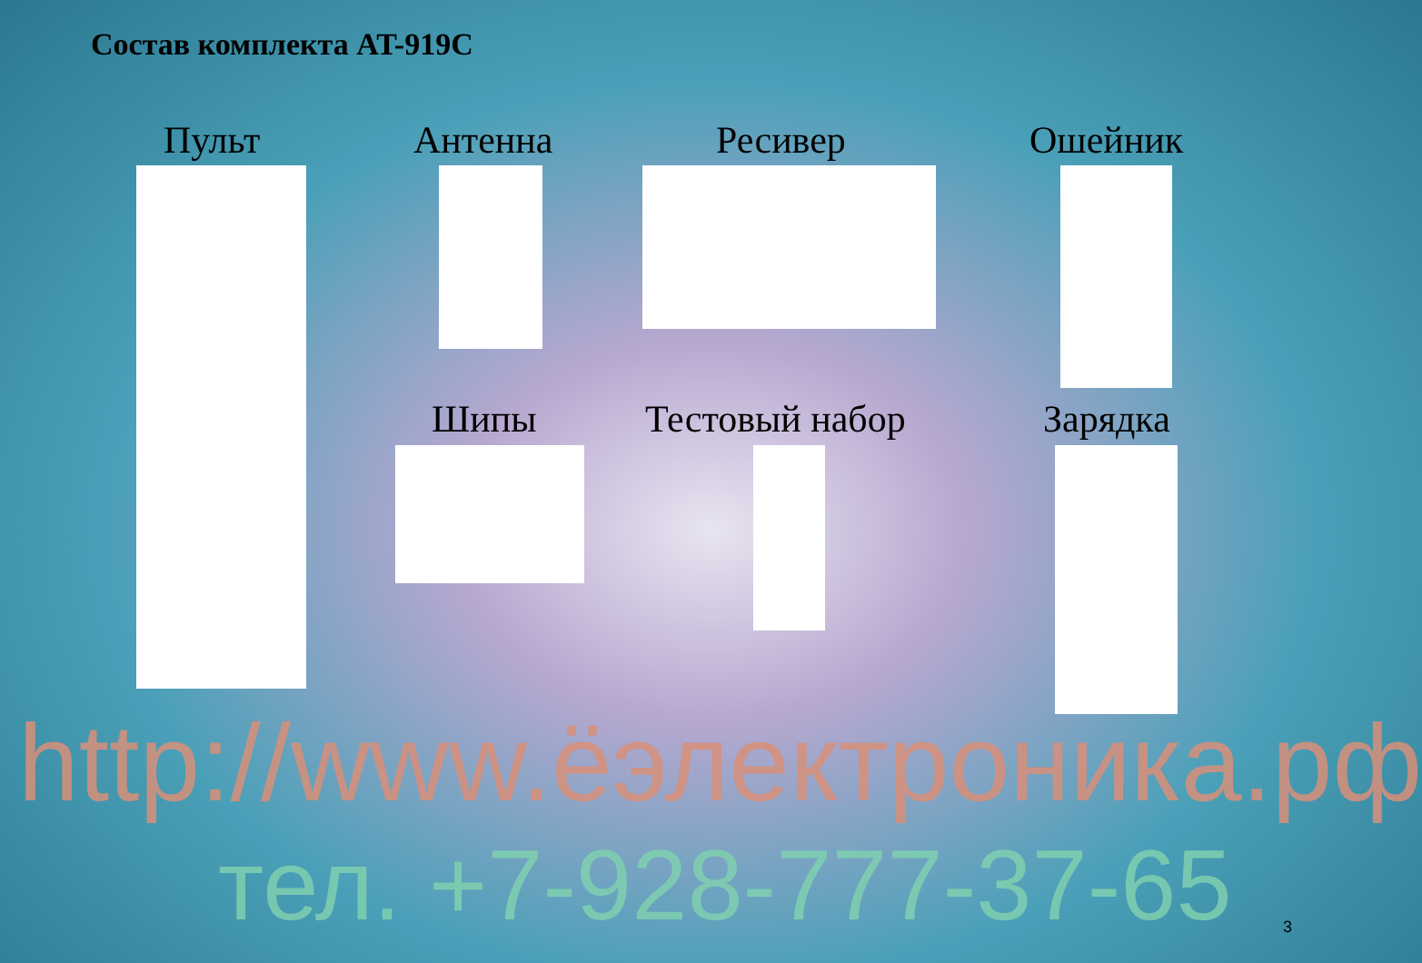Состав комплекта AT-919C
Пульт Антенна Ресивер Ошейник
Шипы Тестовый набор Зарядка
http://www.ёэлектроника.рф
тел. +7-928-777-37-65 3